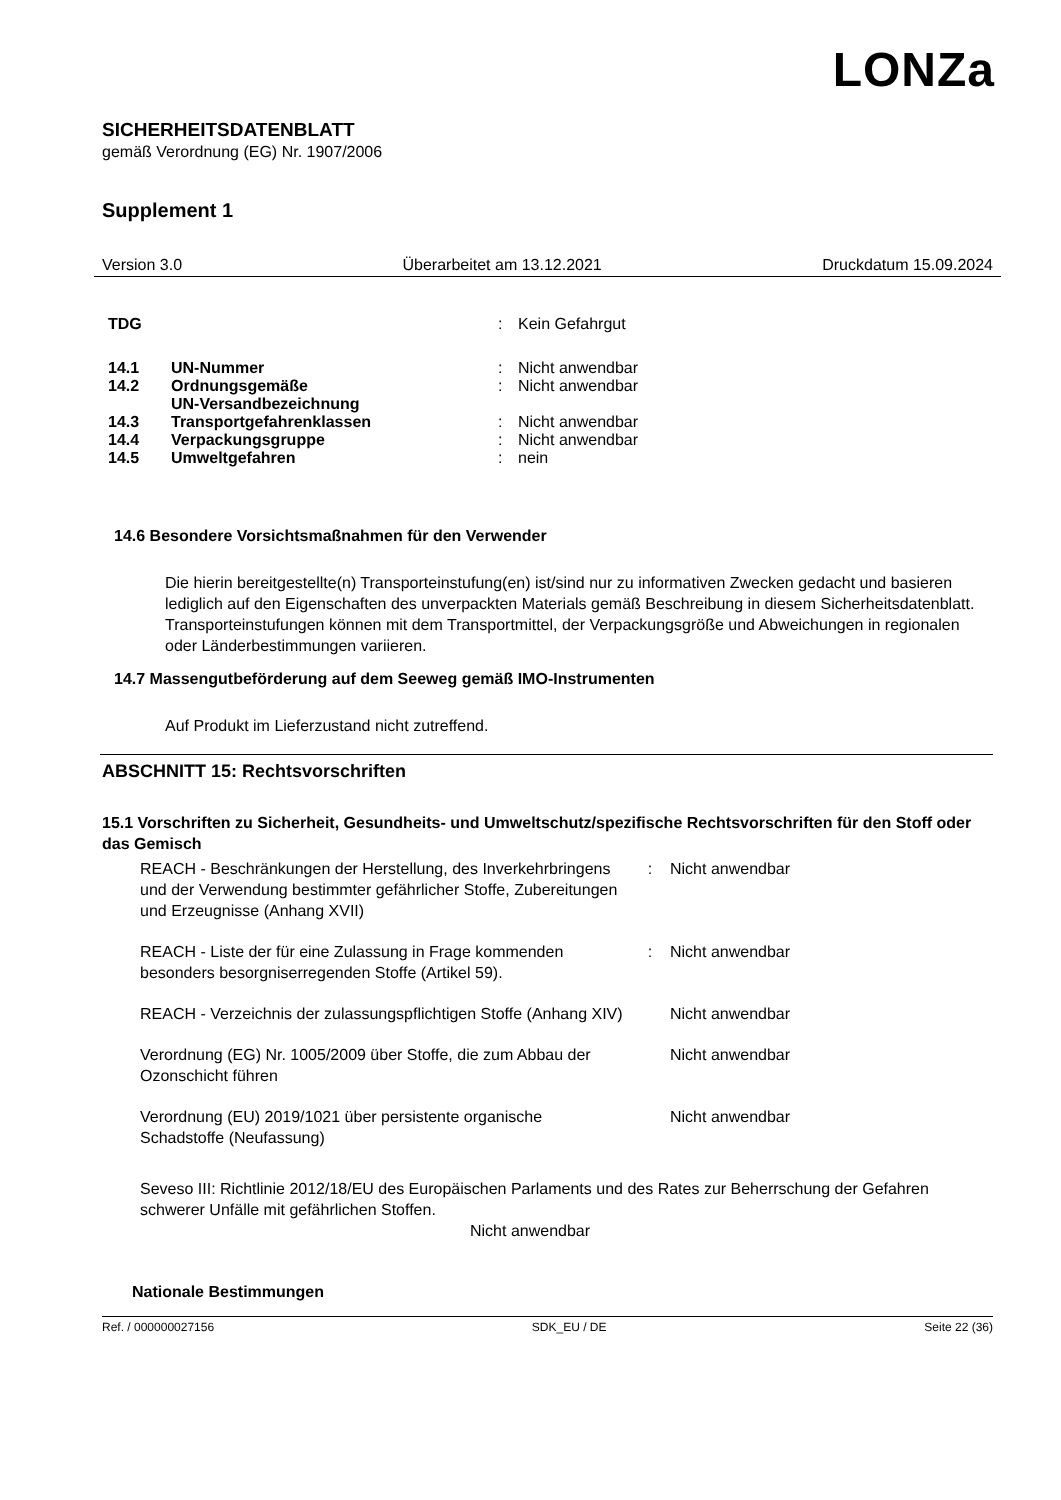LONZa
SICHERHEITSDATENBLATT
gemäß Verordnung (EG) Nr. 1907/2006
Supplement 1
Version 3.0 Überarbeitet am 13.12.2021 Druckdatum 15.09.2024
| TDG | | : | Kein Gefahrgut |
| 14.1 | UN-Nummer | : | Nicht anwendbar |
| 14.2 | Ordnungsgemäße UN-Versandbezeichnung | : | Nicht anwendbar |
| 14.3 | Transportgefahrenklassen | : | Nicht anwendbar |
| 14.4 | Verpackungsgruppe | : | Nicht anwendbar |
| 14.5 | Umweltgefahren | : | nein |
14.6 Besondere Vorsichtsmaßnahmen für den Verwender
Die hierin bereitgestellte(n) Transporteinstufung(en) ist/sind nur zu informativen Zwecken gedacht und basieren lediglich auf den Eigenschaften des unverpackten Materials gemäß Beschreibung in diesem Sicherheitsdatenblatt. Transporteinstufungen können mit dem Transportmittel, der Verpackungsgröße und Abweichungen in regionalen oder Länderbestimmungen variieren.
14.7 Massengutbeförderung auf dem Seeweg gemäß IMO-Instrumenten
Auf Produkt im Lieferzustand nicht zutreffend.
ABSCHNITT 15: Rechtsvorschriften
15.1 Vorschriften zu Sicherheit, Gesundheits- und Umweltschutz/spezifische Rechtsvorschriften für den Stoff oder das Gemisch
| REACH - Beschränkungen der Herstellung, des Inverkehrbringens und der Verwendung bestimmter gefährlicher Stoffe, Zubereitungen und Erzeugnisse (Anhang XVII) | : | Nicht anwendbar |
| REACH - Liste der für eine Zulassung in Frage kommenden besonders besorgniserregenden Stoffe (Artikel 59). | : | Nicht anwendbar |
| REACH - Verzeichnis der zulassungspflichtigen Stoffe (Anhang XIV) | | Nicht anwendbar |
| Verordnung (EG) Nr. 1005/2009 über Stoffe, die zum Abbau der Ozonschicht führen | | Nicht anwendbar |
| Verordnung (EU) 2019/1021 über persistente organische Schadstoffe (Neufassung) | | Nicht anwendbar |
Seveso III: Richtlinie 2012/18/EU des Europäischen Parlaments und des Rates zur Beherrschung der Gefahren schwerer Unfälle mit gefährlichen Stoffen.
Nicht anwendbar
Nationale Bestimmungen
Ref. / 000000027156 SDK_EU / DE Seite 22 (36)